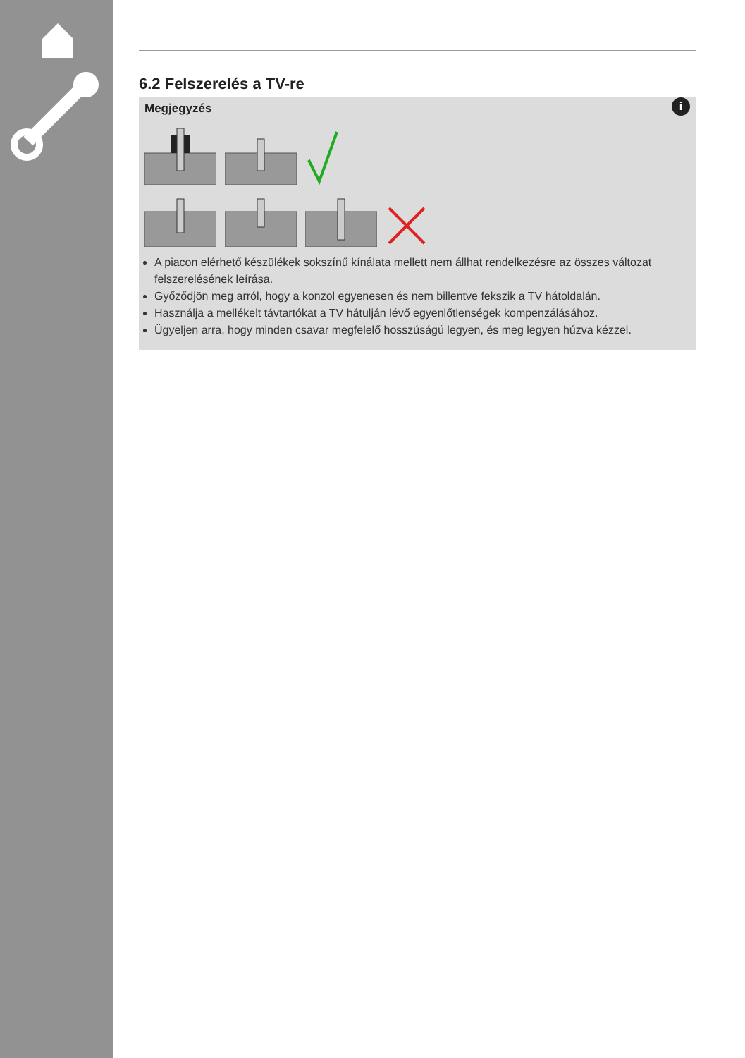6.2 Felszerelés a TV-re
i
Megjegyzés
A piacon elérhető készülékek sokszínű kínálata mellett nem állhat rendelkezésre az összes változat felszerelésének leírása.
Győződjön meg arról, hogy a konzol egyenesen és nem billentve fekszik a TV hátoldalán.
Használja a mellékelt távtartókat a TV hátulján lévő egyenlőtlenségek kompenzálásához.
Ügyeljen arra, hogy minden csavar megfelelő hosszúságú legyen, és meg legyen húzva kézzel.